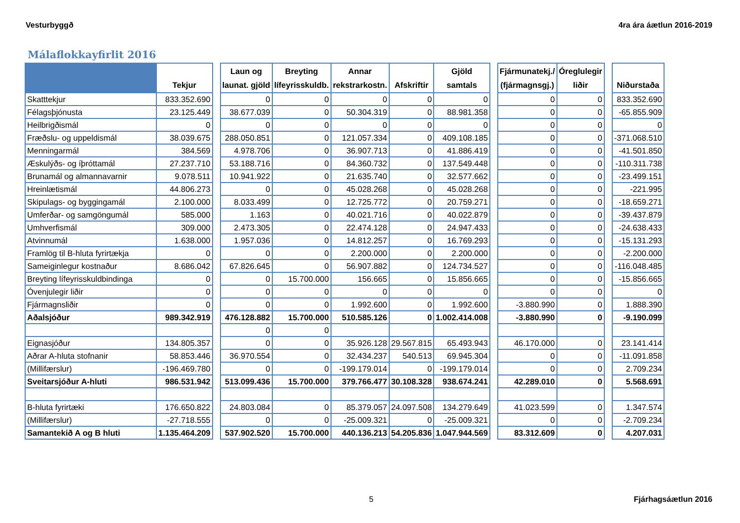Vesturbyggð 4ra ára áætlun 2016-2019
Málaflokkayfirlit 2016
| | Tekjur | | Laun og launat. gjöld | Breyting lífeyrisskuldb. | Annar rekstrarkostn. | Afskriftir | Gjöld samtals | | Fjármunatekj./ (fjármagnsgj.) | Óreglulegir liðir | | Niðurstaða |
| --- | --- | --- | --- | --- | --- | --- | --- | --- | --- | --- | --- | --- |
| Skatttekjur | 833.352.690 | | 0 | 0 | 0 | 0 | 0 | | 0 | 0 | | 833.352.690 |
| Félagsþjónusta | 23.125.449 | | 38.677.039 | 0 | 50.304.319 | 0 | 88.981.358 | | 0 | 0 | | -65.855.909 |
| Heilbrigðismál | 0 | | 0 | 0 | 0 | 0 | 0 | | 0 | 0 | | 0 |
| Fræðslu- og uppeldismál | 38.039.675 | | 288.050.851 | 0 | 121.057.334 | 0 | 409.108.185 | | 0 | 0 | | -371.068.510 |
| Menningarmál | 384.569 | | 4.978.706 | 0 | 36.907.713 | 0 | 41.886.419 | | 0 | 0 | | -41.501.850 |
| Æskulýðs- og íþróttamál | 27.237.710 | | 53.188.716 | 0 | 84.360.732 | 0 | 137.549.448 | | 0 | 0 | | -110.311.738 |
| Brunamál og almannavarnir | 9.078.511 | | 10.941.922 | 0 | 21.635.740 | 0 | 32.577.662 | | 0 | 0 | | -23.499.151 |
| Hreinlætismál | 44.806.273 | | 0 | 0 | 45.028.268 | 0 | 45.028.268 | | 0 | 0 | | -221.995 |
| Skipulags- og byggingamál | 2.100.000 | | 8.033.499 | 0 | 12.725.772 | 0 | 20.759.271 | | 0 | 0 | | -18.659.271 |
| Umferðar- og samgöngumál | 585.000 | | 1.163 | 0 | 40.021.716 | 0 | 40.022.879 | | 0 | 0 | | -39.437.879 |
| Umhverfismál | 309.000 | | 2.473.305 | 0 | 22.474.128 | 0 | 24.947.433 | | 0 | 0 | | -24.638.433 |
| Atvinnumál | 1.638.000 | | 1.957.036 | 0 | 14.812.257 | 0 | 16.769.293 | | 0 | 0 | | -15.131.293 |
| Framlög til B-hluta fyrirtækja | 0 | | 0 | 0 | 2.200.000 | 0 | 2.200.000 | | 0 | 0 | | -2.200.000 |
| Sameiginlegur kostnaður | 8.686.042 | | 67.826.645 | 0 | 56.907.882 | 0 | 124.734.527 | | 0 | 0 | | -116.048.485 |
| Breyting lífeyrisskuldbindinga | 0 | | 0 | 15.700.000 | 156.665 | 0 | 15.856.665 | | 0 | 0 | | -15.856.665 |
| Óvenjulegir liðir | 0 | | 0 | 0 | 0 | 0 | 0 | | 0 | 0 | | 0 |
| Fjármagnsliðir | 0 | | 0 | 0 | 1.992.600 | 0 | 1.992.600 | | -3.880.990 | 0 | | 1.888.390 |
| Aðalsjóður | 989.342.919 | | 476.128.882 | 15.700.000 | 510.585.126 | 0 | 1.002.414.008 | | -3.880.990 | 0 | | -9.190.099 |
| | | | 0 | 0 | | | | | | | | |
| Eignasjóður | 134.805.357 | | 0 | 0 | 35.926.128 | 29.567.815 | 65.493.943 | | 46.170.000 | 0 | | 23.141.414 |
| Aðrar A-hluta stofnanir | 58.853.446 | | 36.970.554 | 0 | 32.434.237 | 540.513 | 69.945.304 | | 0 | 0 | | -11.091.858 |
| (Millifærslur) | -196.469.780 | | 0 | 0 | -199.179.014 | 0 | -199.179.014 | | 0 | 0 | | 2.709.234 |
| Sveitarsjóður A-hluti | 986.531.942 | | 513.099.436 | 15.700.000 | 379.766.477 | 30.108.328 | 938.674.241 | | 42.289.010 | 0 | | 5.568.691 |
| B-hluta fyrirtæki | 176.650.822 | | 24.803.084 | 0 | 85.379.057 | 24.097.508 | 134.279.649 | | 41.023.599 | 0 | | 1.347.574 |
| (Millifærslur) | -27.718.555 | | 0 | 0 | -25.009.321 | 0 | -25.009.321 | | 0 | 0 | | -2.709.234 |
| Samantekið A og B hluti | 1.135.464.209 | | 537.902.520 | 15.700.000 | 440.136.213 | 54.205.836 | 1.047.944.569 | | 83.312.609 | 0 | | 4.207.031 |
5 Fjárhagsáætlun 2016